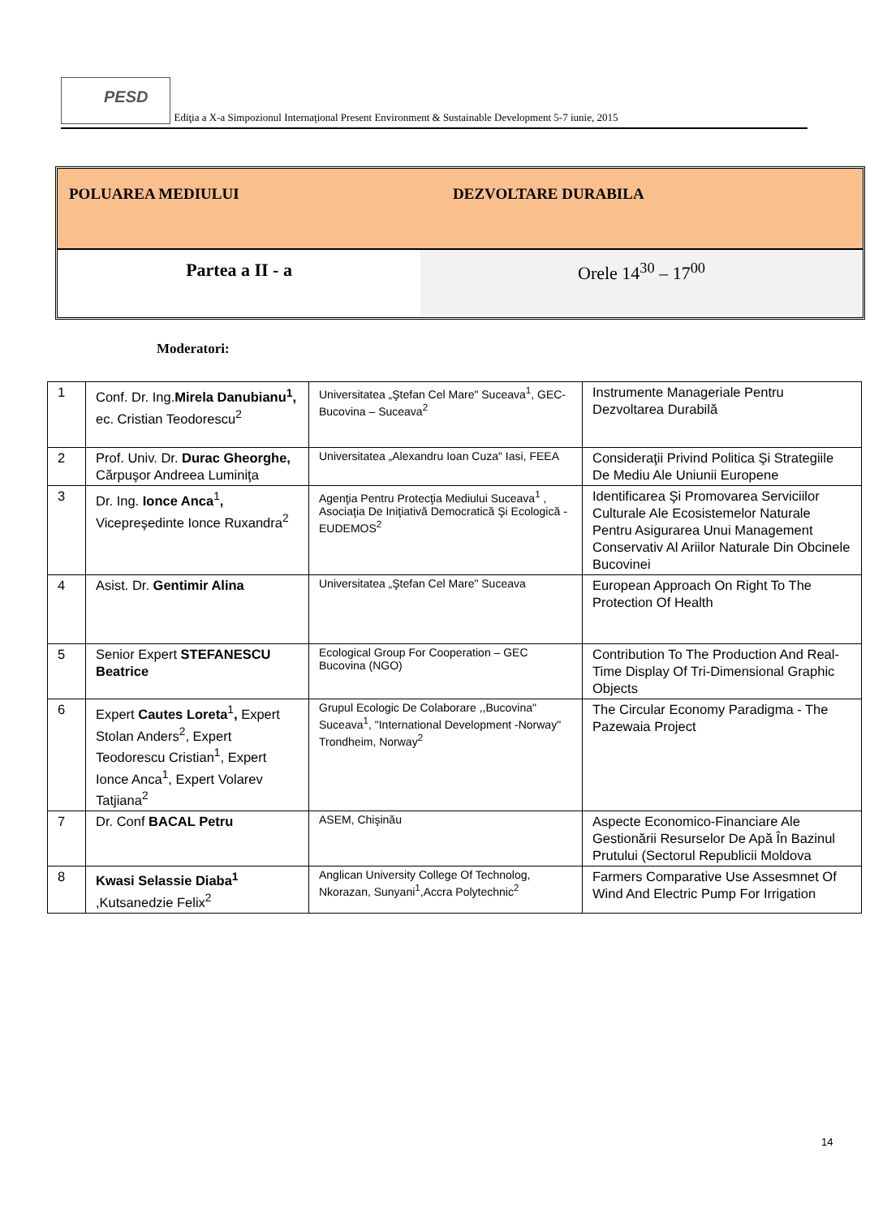PESD
Ediţia a X-a Simpozionul Internaţional Present Environment & Sustainable Development 5-7 iunie, 2015
| POLUAREA MEDIULUI | DEZVOLTARE DURABILA |
| Partea a II - a | Orele 14<sup>30</sup> – 17<sup>00</sup> |
Moderatori:
| 1 | Conf. Dr. Ing. Mirela Danubianu<sup>1</sup>, ec. Cristian Teodorescu<sup>2</sup> | Universitatea „Ştefan Cel Mare" Suceava<sup>1</sup>, GEC-Bucovina – Suceava<sup>2</sup> | Instrumente Manageriale Pentru Dezvoltarea Durabilă |
| 2 | Prof. Univ. Dr. Durac Gheorghe, Cărpuşor Andreea Luminiţa | Universitatea „Alexandru Ioan Cuza" Iasi, FEEA | Consideraţii Privind Politica Şi Strategiile De Mediu Ale Uniunii Europene |
| 3 | Dr. Ing. Ionce Anca<sup>1</sup> , Vicepreşedinte Ionce Ruxandra<sup>2</sup> | Agenţia Pentru Protecţia Mediului Suceava<sup>1</sup> , Asociaţia De Iniţiativă Democratică Şi Ecologică - EUDEMOS<sup>2</sup> | Identificarea Şi Promovarea Serviciilor Culturale Ale Ecosistemelor Naturale Pentru Asigurarea Unui Management Conservativ Al Ariilor Naturale Din Obcinele Bucovinei |
| 4 | Asist. Dr. Gentimir Alina | Universitatea „Ştefan Cel Mare" Suceava | European Approach On Right To The Protection Of Health |
| 5 | Senior Expert STEFANESCU Beatrice | Ecological Group For Cooperation – GEC Bucovina (NGO) | Contribution To The Production And Real-Time Display Of Tri-Dimensional Graphic Objects |
| 6 | Expert Cautes Loreta<sup>1</sup> , Expert Stolan Anders<sup>2</sup>, Expert Teodorescu Cristian<sup>1</sup>, Expert Ionce Anca<sup>1</sup>, Expert Volarev Tatjiana<sup>2</sup> | Grupul Ecologic De Colaborare ,,Bucovina" Suceava<sup>1</sup>, "International Development -Norway" Trondheim, Norway<sup>2</sup> | The Circular Economy Paradigma - The Pazewaia Project |
| 7 | Dr. Conf BACAL Petru | ASEM, Chişinău | Aspecte Economico-Financiare Ale Gestionării Resurselor De Apă În Bazinul Prutului (Sectorul Republicii Moldova |
| 8 | Kwasi Selassie Diaba<sup>1</sup> ,Kutsanedzie Felix<sup>2</sup> | Anglican University College Of Technolog, Nkorazan, Sunyani<sup>1</sup>,Accra Polytechnic<sup>2</sup> | Farmers Comparative Use Assesmnet Of Wind And Electric Pump For Irrigation |
14